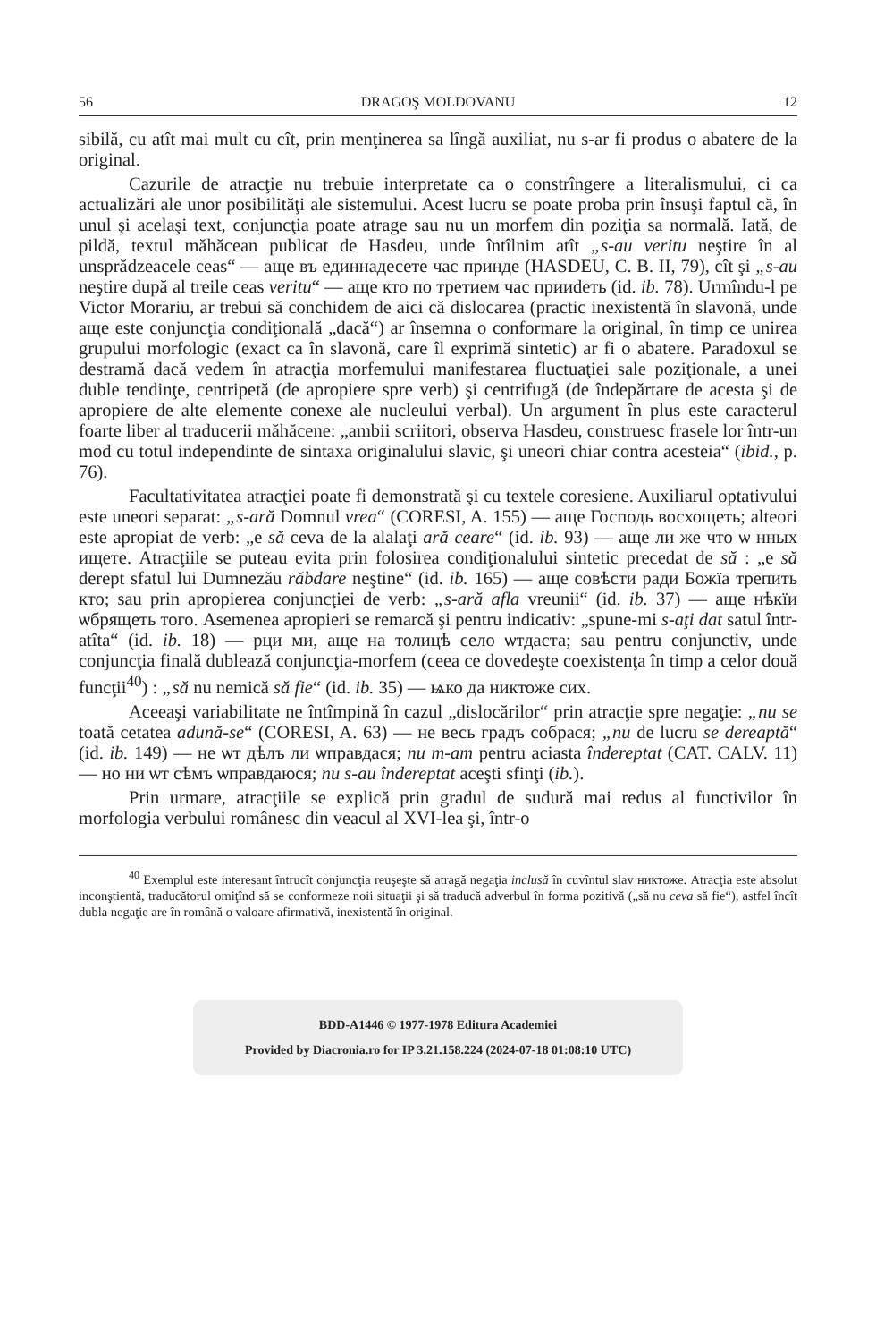56 DRAGOŞ MOLDOVANU 12
sibilă, cu atît mai mult cu cît, prin menţinerea sa lîngă auxiliat, nu s-ar fi produs o abatere de la original.
Cazurile de atracţie nu trebuie interpretate ca o constrîngere a literalismului, ci ca actualizări ale unor posibilităţi ale sistemului. Acest lucru se poate proba prin însuşi faptul că, în unul şi acelaşi text, conjuncţia poate atrage sau nu un morfem din poziţia sa normală. Iată, de pildă, textul măhăcean publicat de Hasdeu, unde întîlnim atît „s-au veritu neştire în al unsprădzeacele ceas“ — аще въ единнадесете час принде (HASDEU, C. B. II, 79), cît şi „s-au neştire după al treile ceas veritu“ — аще кто по третием час прииdеть (id. ib. 78). Urmîndu-l pe Victor Morariu, ar trebui să conchidem de aici că dislocarea (practic inexistentă în slavonă, unde аще este conjuncţia condiţională „dacă“) ar însemna o conformare la original, în timp ce unirea grupului morfologic (exact ca în slavonă, care îl exprimă sintetic) ar fi o abatere. Paradoxul se destramă dacă vedem în atracţia morfemului manifestarea fluctuaţiei sale poziţionale, a unei duble tendinţe, centripetă (de apropiere spre verb) şi centrifugă (de îndepărtare de acesta şi de apropiere de alte elemente conexe ale nucleului verbal). Un argument în plus este caracterul foarte liber al traducerii măhăcene: „ambii scriitori, observa Hasdeu, construesc frasele lor într-un mod cu totul independinte de sintaxa originalului slavic, şi uneori chiar contra acesteia“ (ibid., p. 76).
Facultativitatea atracţiei poate fi demonstrată şi cu textele coresiene. Auxiliarul optativului este uneori separat: „s-ară Domnul vrea“ (CORESI, A. 155) — аще Господь восхощеть; alteori este apropiat de verb: „e să ceva de la alalaţi ară ceare“ (id. ib. 93) — аще ли же что ѡ нных ищете. Atracţiile se puteau evita prin folosirea condiţionalului sintetic precedat de să : „e să derept sfatul lui Dumnezău răbdare neştine“ (id. ib. 165) — аще совѣсти ради Божїа трепить кто; sau prin apropierea conjuncţiei de verb: „s-ară afla vreunii“ (id. ib. 37) — аще нѣкїи ѡбрящеть того. Asemenea apropieri se remarcă şi pentru indicativ: „spune-mi s-aţi dat satul într-atîta“ (id. ib. 18) — рци ми, аще на толицѣ село ѡтдаста; sau pentru conjunctiv, unde conjuncţia finală dublează conjuncţia-morfem (ceea ce dovedeşte coexistenţa în timp a celor două funcţii<sup>40</sup>) : „să nu nemică să fie“ (id. ib. 35) — ѩко да никтоже сих.
Aceeaşi variabilitate ne întîmpină în cazul „dislocărilor“ prin atracţie spre negaţie: „nu se toată cetatea adună-se“ (CORESI, A. 63) — не весь градъ собрася; „nu de lucru se dereaptă“ (id. ib. 149) — не ѡт дѣлъ ли ѡправдася; nu m-am pentru aciasta îndereptat (CAT. CALV. 11) — но ни ѡт сѣмъ ѡправдаюся; nu s-au îndereptat aceşti sfinţi (ib.).
Prin urmare, atracţiile se explică prin gradul de sudură mai redus al functivilor în morfologia verbului românesc din veacul al XVI-lea şi, într-o
<sup>40</sup> Exemplul este interesant întrucît conjuncţia reuşeşte să atragă negaţia inclusă în cuvîntul slav никтоже. Atracţia este absolut inconştientă, traducătorul omiţînd să se conformeze noii situaţii şi să traducă adverbul în forma pozitivă („să nu ceva să fie“), astfel încît dubla negaţie are în română o valoare afirmativă, inexistentă în original.
BDD-A1446 © 1977-1978 Editura Academiei
Provided by Diacronia.ro for IP 3.21.158.224 (2024-07-18 01:08:10 UTC)